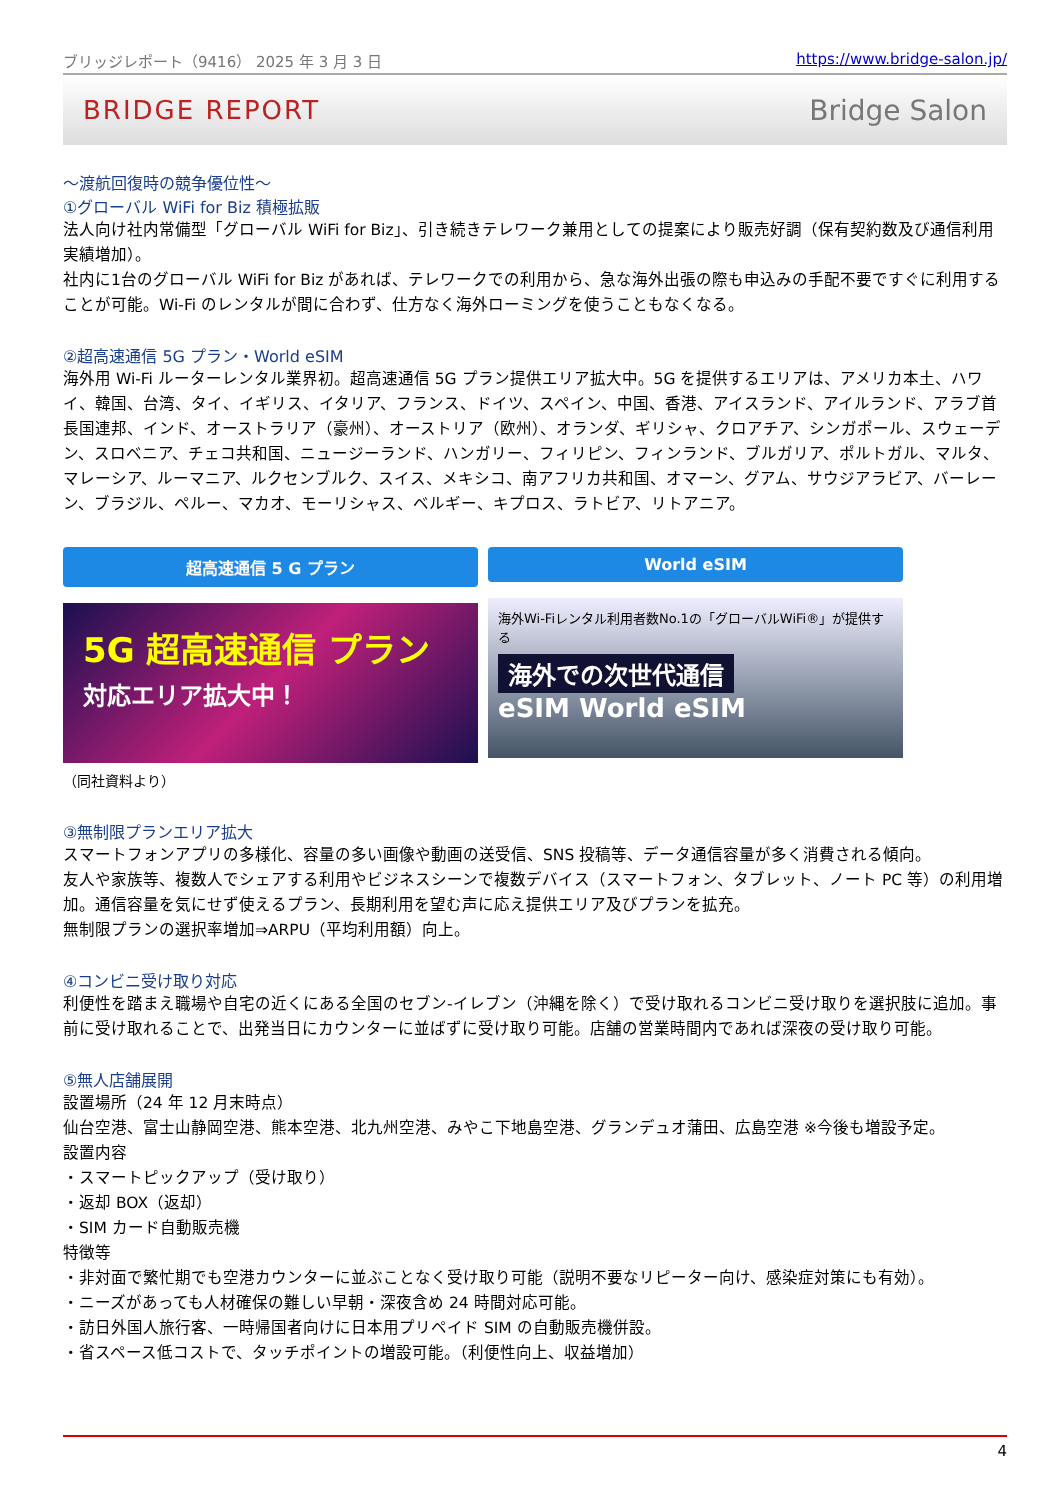ブリッジレポート（9416） 2025 年 3 月 3 日 https://www.bridge-salon.jp/
BRIDGE REPORT Bridge Salon
～渡航回復時の競争優位性～
①グローバル WiFi for Biz 積極拡販
法人向け社内常備型「グローバル WiFi for Biz」、引き続きテレワーク兼用としての提案により販売好調（保有契約数及び通信利用実績増加）。
社内に1台のグローバル WiFi for Biz があれば、テレワークでの利用から、急な海外出張の際も申込みの手配不要ですぐに利用することが可能。Wi-Fi のレンタルが間に合わず、仕方なく海外ローミングを使うこともなくなる。
②超高速通信 5G プラン・World eSIM
海外用 Wi-Fi ルーターレンタル業界初。超高速通信 5G プラン提供エリア拡大中。5G を提供するエリアは、アメリカ本土、ハワイ、韓国、台湾、タイ、イギリス、イタリア、フランス、ドイツ、スペイン、中国、香港、アイスランド、アイルランド、アラブ首長国連邦、インド、オーストラリア（豪州）、オーストリア（欧州）、オランダ、ギリシャ、クロアチア、シンガポール、スウェーデン、スロベニア、チェコ共和国、ニュージーランド、ハンガリー、フィリピン、フィンランド、ブルガリア、ポルトガル、マルタ、マレーシア、ルーマニア、ルクセンブルク、スイス、メキシコ、南アフリカ共和国、オマーン、グアム、サウジアラビア、バーレーン、ブラジル、ペルー、マカオ、モーリシャス、ベルギー、キプロス、ラトビア、リトアニア。
超高速通信 5 G プラン
5G 超高速通信 プラン
対応エリア拡大中！
World eSIM
海外Wi-Fiレンタル利用者数No.1の「グローバルWiFi®」が提供する
海外での次世代通信
eSIM World eSIM
（同社資料より）
③無制限プランエリア拡大
スマートフォンアプリの多様化、容量の多い画像や動画の送受信、SNS 投稿等、データ通信容量が多く消費される傾向。
友人や家族等、複数人でシェアする利用やビジネスシーンで複数デバイス（スマートフォン、タブレット、ノート PC 等）の利用増加。通信容量を気にせず使えるプラン、長期利用を望む声に応え提供エリア及びプランを拡充。
無制限プランの選択率増加⇒ARPU（平均利用額）向上。
④コンビニ受け取り対応
利便性を踏まえ職場や自宅の近くにある全国のセブン-イレブン（沖縄を除く）で受け取れるコンビニ受け取りを選択肢に追加。事前に受け取れることで、出発当日にカウンターに並ばずに受け取り可能。店舗の営業時間内であれば深夜の受け取り可能。
⑤無人店舗展開
設置場所（24 年 12 月末時点）
仙台空港、富士山静岡空港、熊本空港、北九州空港、みやこ下地島空港、グランデュオ蒲田、広島空港 ※今後も増設予定。
設置内容
・スマートピックアップ（受け取り）
・返却 BOX（返却）
・SIM カード自動販売機
特徴等
・非対面で繁忙期でも空港カウンターに並ぶことなく受け取り可能（説明不要なリピーター向け、感染症対策にも有効）。
・ニーズがあっても人材確保の難しい早朝・深夜含め 24 時間対応可能。
・訪日外国人旅行客、一時帰国者向けに日本用プリペイド SIM の自動販売機併設。
・省スペース低コストで、タッチポイントの増設可能。（利便性向上、収益増加）
4